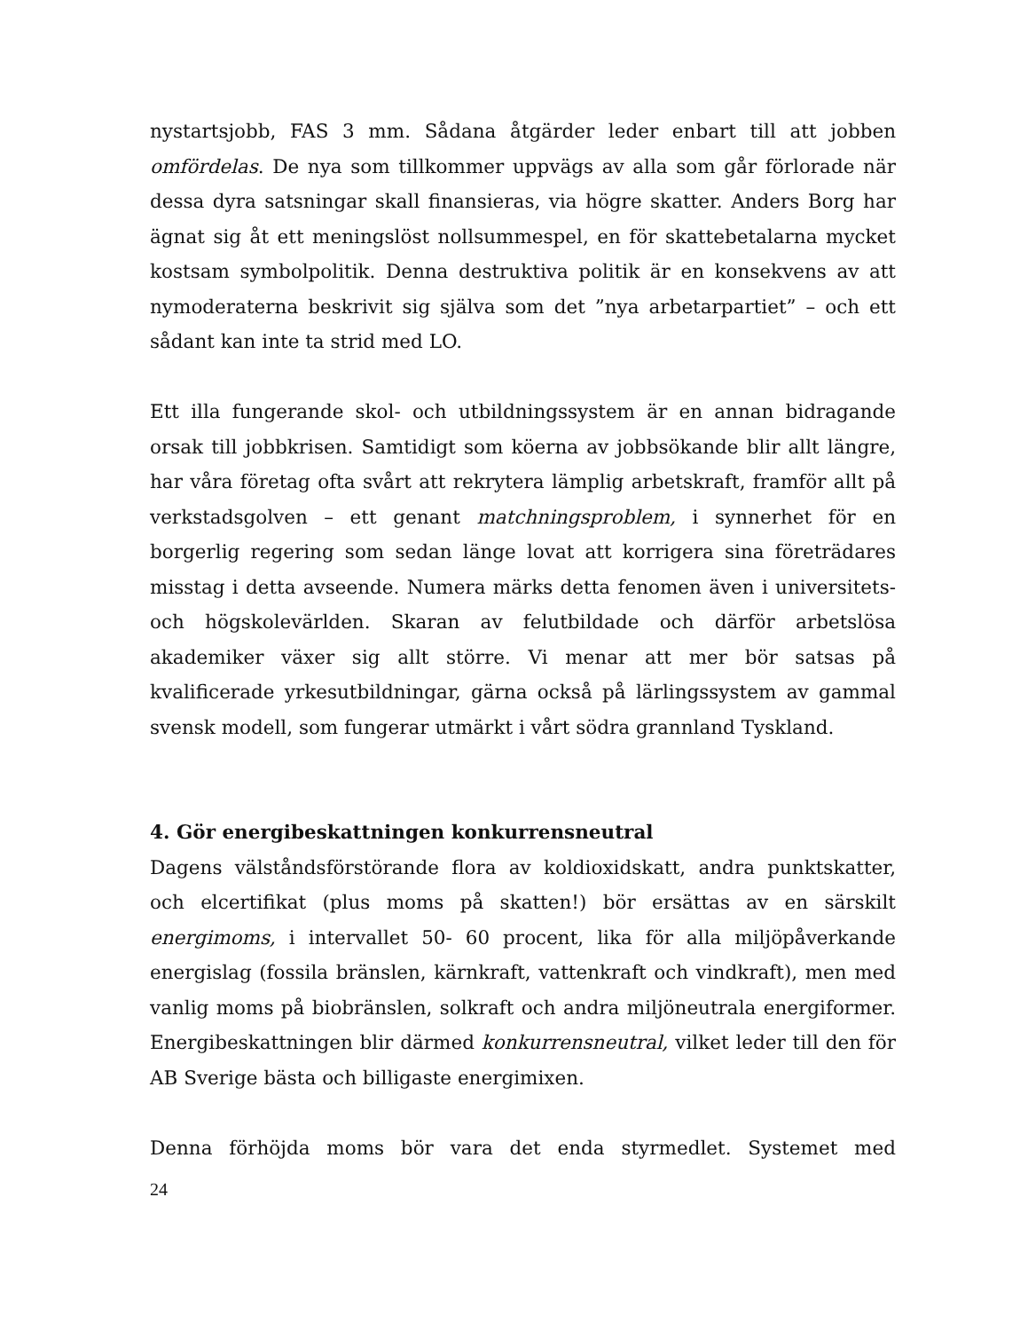nystartsjobb, FAS 3 mm. Sådana åtgärder leder enbart till att jobben omfördelas. De nya som tillkommer uppvägs av alla som går förlorade när dessa dyra satsningar skall finansieras, via högre skatter. Anders Borg har ägnat sig åt ett meningslöst nollsummespel, en för skattebetalarna mycket kostsam symbolpolitik. Denna destruktiva politik är en konsekvens av att nymoderaterna beskrivit sig själva som det ”nya arbetarpartiet” – och ett sådant kan inte ta strid med LO.
Ett illa fungerande skol- och utbildningssystem är en annan bidragande orsak till jobbkrisen. Samtidigt som köerna av jobbsökande blir allt längre, har våra företag ofta svårt att rekrytera lämplig arbetskraft, framför allt på verkstadsgolven – ett genant matchningsproblem, i synnerhet för en borgerlig regering som sedan länge lovat att korrigera sina företrädares misstag i detta avseende. Numera märks detta fenomen även i universitets- och högskolevärlden. Skaran av felutbildade och därför arbetslösa akademiker växer sig allt större. Vi menar att mer bör satsas på kvalificerade yrkesutbildningar, gärna också på lärlingssystem av gammal svensk modell, som fungerar utmärkt i vårt södra grannland Tyskland.
4. Gör energibeskattningen konkurrensneutral
Dagens välståndsförstörande flora av koldioxidskatt, andra punktskatter, och elcertifikat (plus moms på skatten!) bör ersättas av en särskilt energimoms, i intervallet 50- 60 procent, lika för alla miljöpåverkande energislag (fossila bränslen, kärnkraft, vattenkraft och vindkraft), men med vanlig moms på biobränslen, solkraft och andra miljöneutrala energiformer. Energibeskattningen blir därmed konkurrensneutral, vilket leder till den för AB Sverige bästa och billigaste energimixen.
Denna förhöjda moms bör vara det enda styrmedlet. Systemet med
24